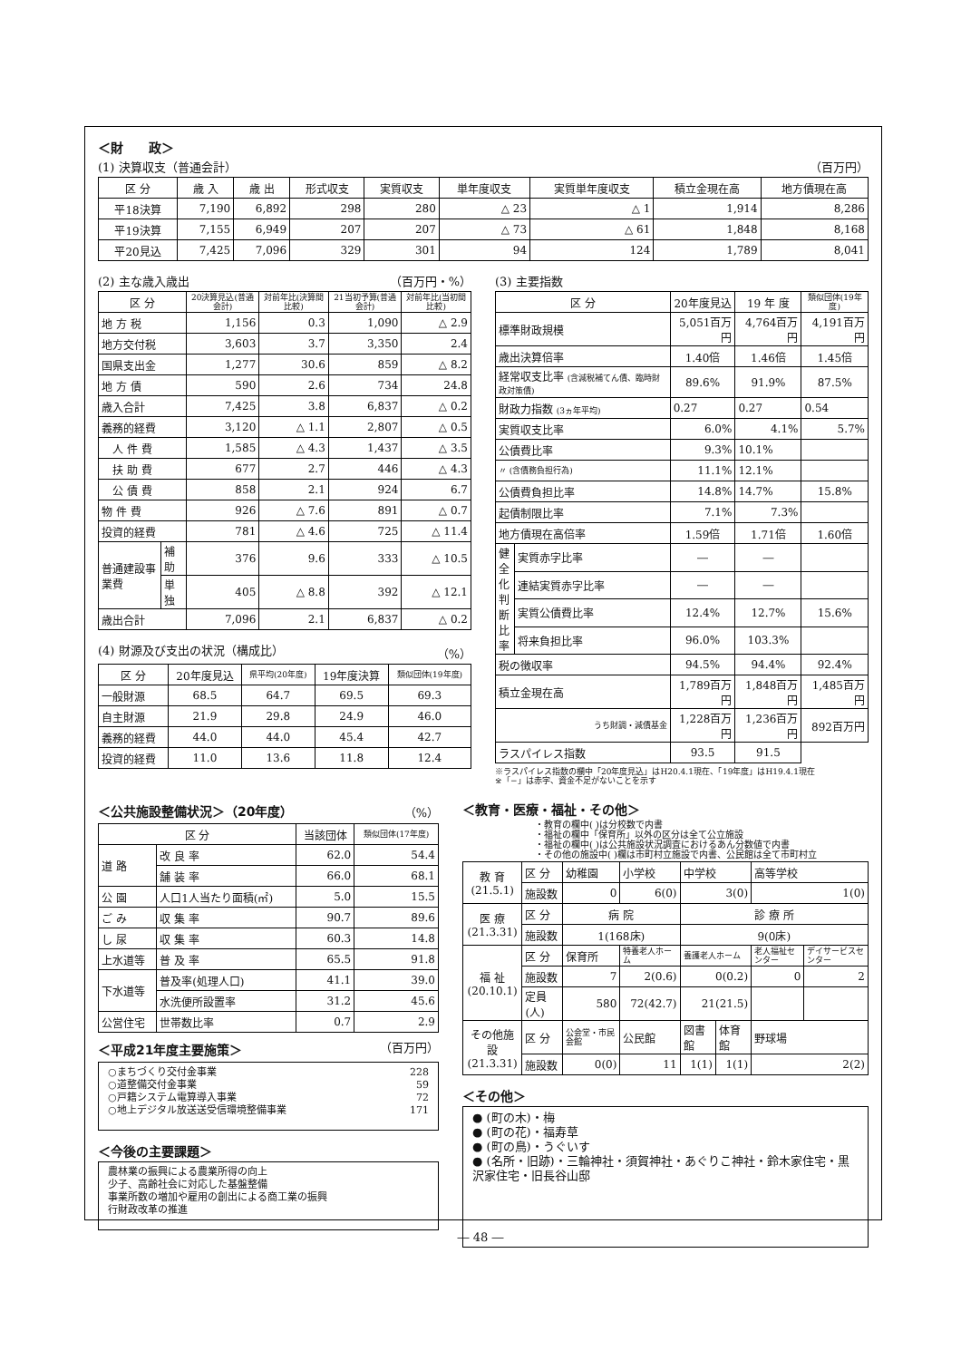＜財　　政＞
(1) 決算収支（普通会計） （百万円）
| 区 分 | 歳 入 | 歳 出 | 形式収支 | 実質収支 | 単年度収支 | 実質単年度収支 | 積立金現在高 | 地方債現在高 |
| --- | --- | --- | --- | --- | --- | --- | --- | --- |
| 平18決算 | 7,190 | 6,892 | 298 | 280 | △ 23 | △ 1 | 1,914 | 8,286 |
| 平19決算 | 7,155 | 6,949 | 207 | 207 | △ 73 | △ 61 | 1,848 | 8,168 |
| 平20見込 | 7,425 | 7,096 | 329 | 301 | 94 | 124 | 1,789 | 8,041 |
(2) 主な歳入歳出 （百万円・%）
| 区 分 | | 20決算見込(普通会計) | 対前年比(決算間比較) | 21当初予算(普通会計) | 対前年比(当初間比較) |
| --- | --- | --- | --- | --- | --- |
| 地 方 税 | | 1,156 | 0.3 | 1,090 | △ 2.9 |
| 地方交付税 | | 3,603 | 3.7 | 3,350 | 2.4 |
| 国県支出金 | | 1,277 | 30.6 | 859 | △ 8.2 |
| 地 方 債 | | 590 | 2.6 | 734 | 24.8 |
| 歳入合計 | | 7,425 | 3.8 | 6,837 | △ 0.2 |
| 義務的経費 | | 3,120 | △ 1.1 | 2,807 | △ 0.5 |
| 人 件 費 | | 1,585 | △ 4.3 | 1,437 | △ 3.5 |
| 扶 助 費 | | 677 | 2.7 | 446 | △ 4.3 |
| 公 債 費 | | 858 | 2.1 | 924 | 6.7 |
| 物 件 費 | | 926 | △ 7.6 | 891 | △ 0.7 |
| 投資的経費 | | 781 | △ 4.6 | 725 | △ 11.4 |
| 普通建設事業費 | 補助 | 376 | 9.6 | 333 | △ 10.5 |
| | 単独 | 405 | △ 8.8 | 392 | △ 12.1 |
| 歳出合計 | | 7,096 | 2.1 | 6,837 | △ 0.2 |
(4) 財源及び支出の状況（構成比） （%）
| 区 分 | 20年度見込 | 県平均(20年度) | 19年度決算 | 類似団体(19年度) |
| --- | --- | --- | --- | --- |
| 一般財源 | 68.5 | 64.7 | 69.5 | 69.3 |
| 自主財源 | 21.9 | 29.8 | 24.9 | 46.0 |
| 義務的経費 | 44.0 | 44.0 | 45.4 | 42.7 |
| 投資的経費 | 11.0 | 13.6 | 11.8 | 12.4 |
(3) 主要指数
| 区 分 | | 20年度見込 | 19 年 度 | 類似団体(19年度) |
| --- | --- | --- | --- | --- |
| 標準財政規模 | | 5,051百万円 | 4,764百万円 | 4,191百万円 |
| 歳出決算倍率 | | 1.40倍 | 1.46倍 | 1.45倍 |
| 経常収支比率 (含減税補てん債、臨時財政対策債) | | 89.6% | 91.9% | 87.5% |
| 財政力指数 (3ヵ年平均) | | 0.27 | 0.27 | 0.54 |
| 実質収支比率 | | 6.0% | 4.1% | 5.7% |
| 公債費比率 | | 9.3% | 10.1% | |
| 〃 (含債務負担行為) | | 11.1% | 12.1% | |
| 公債費負担比率 | | 14.8% | 14.7% | 15.8% |
| 起債制限比率 | | 7.1% | 7.3% | |
| 地方債現在高倍率 | | 1.59倍 | 1.71倍 | 1.60倍 |
| 健全化判断比率 | 実質赤字比率 | ― | ― | |
| | 連結実質赤字比率 | ― | ― | |
| | 実質公債費比率 | 12.4% | 12.7% | 15.6% |
| | 将来負担比率 | 96.0% | 103.3% | |
| 税の徴収率 | | 94.5% | 94.4% | 92.4% |
| 積立金現在高 | | 1,789百万円 | 1,848百万円 | 1,485百万円 |
| うち財調・減債基金 | | 1,228百万円 | 1,236百万円 | 892百万円 |
| ラスパイレス指数 | | 93.5 | 91.5 | |
※ラスパイレス指数の欄中「20年度見込」はH20.4.1現在、「19年度」はH19.4.1現在
※「−」は赤字、資金不足がないことを示す
＜公共施設整備状況＞（20年度） （%）
| 区 分 | | 当該団体 | 類似団体(17年度) |
| --- | --- | --- | --- |
| 道 路 | 改 良 率 | 62.0 | 54.4 |
| | 舗 装 率 | 66.0 | 68.1 |
| 公 園 | 人口1人当たり面積(㎡) | 5.0 | 15.5 |
| ご み | 収 集 率 | 90.7 | 89.6 |
| し 尿 | 収 集 率 | 60.3 | 14.8 |
| 上水道等 | 普 及 率 | 65.5 | 91.8 |
| 下水道等 | 普及率(処理人口) | 41.1 | 39.0 |
| | 水洗便所設置率 | 31.2 | 45.6 |
| 公営住宅 | 世帯数比率 | 0.7 | 2.9 |
＜平成21年度主要施策＞ （百万円）
○まちづくり交付金事業 228
○道整備交付金事業 59
○戸籍システム電算導入事業 72
○地上デジタル放送送受信環境整備事業 171
＜今後の主要課題＞
農林業の振興による農業所得の向上
少子、高齢社会に対応した基盤整備
事業所数の増加や雇用の創出による商工業の振興
行財政改革の推進
＜教育・医療・福祉・その他＞
・教育の欄中( )は分校数で内書
・福祉の欄中「保育所」以外の区分は全て公立施設
・福祉の欄中( )は公共施設状況調査におけるあん分数値で内書
・その他の施設中( )欄は市町村立施設で内書、公民館は全て市町村立
| 教 育 (21.5.1) | 区 分 | 幼稚園 | 小学校 | 中学校 | | 高等学校 | |
| | 施設数 | 0 | 6(0) | 3(0) | | 1(0) | |
| 医 療 (21.3.31) | 区 分 | 病 院 | | 診 療 所 | | | |
| | 施設数 | 1(168床) | | 9(0床) | | | |
| 福 祉 (20.10.1) | 区 分 | 保育所 | 特養老人ホーム | 養護老人ホーム | | 老人福祉センター | デイサービスセンター |
| | 施設数 | 7 | 2(0.6) | 0(0.2) | | 0 | 2 |
| | 定員(人) | 580 | 72(42.7) | 21(21.5) | | | |
| その他施設 (21.3.31) | 区 分 | 公会堂・市民会館 | 公民館 | 図書館 | 体育館 | 野球場 | |
| | 施設数 | 0(0) | 11 | 1(1) | 1(1) | 2(2) | |
＜その他＞
● (町の木)・梅
● (町の花)・福寿草
● (町の鳥)・うぐいす
● (名所・旧跡)・三輪神社・須賀神社・あぐりこ神社・鈴木家住宅・黒沢家住宅・旧長谷山邸
― 48 ―